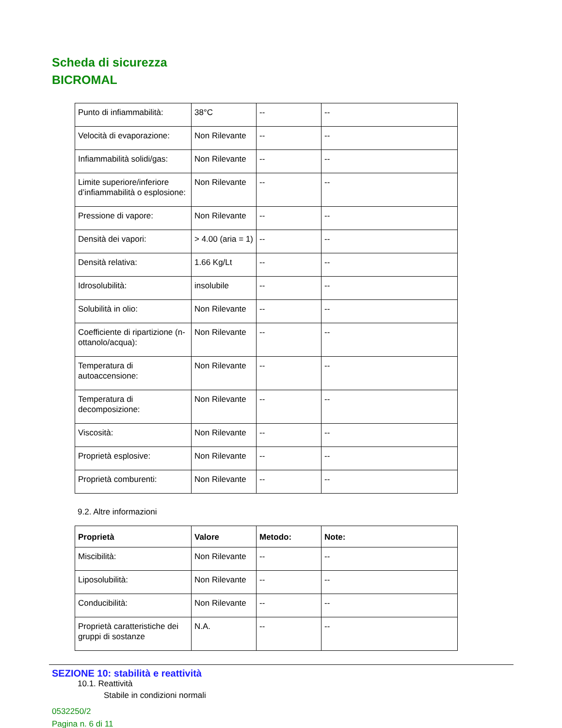Scheda di sicurezza
BICROMAL
| Punto di infiammabilità: | 38°C | -- | -- |
| Velocità di evaporazione: | Non Rilevante | -- | -- |
| Infiammabilità solidi/gas: | Non Rilevante | -- | -- |
| Limite superiore/inferiore d’infiammabilità o esplosione: | Non Rilevante | -- | -- |
| Pressione di vapore: | Non Rilevante | -- | -- |
| Densità dei vapori: | > 4.00 (aria = 1) | -- | -- |
| Densità relativa: | 1.66 Kg/Lt | -- | -- |
| Idrosolubilità: | insolubile | -- | -- |
| Solubilità in olio: | Non Rilevante | -- | -- |
| Coefficiente di ripartizione (n-ottanolo/acqua): | Non Rilevante | -- | -- |
| Temperatura di autoaccensione: | Non Rilevante | -- | -- |
| Temperatura di decomposizione: | Non Rilevante | -- | -- |
| Viscosità: | Non Rilevante | -- | -- |
| Proprietà esplosive: | Non Rilevante | -- | -- |
| Proprietà comburenti: | Non Rilevante | -- | -- |
9.2. Altre informazioni
| Proprietà | Valore | Metodo: | Note: |
| --- | --- | --- | --- |
| Miscibilità: | Non Rilevante | -- | -- |
| Liposolubilità: | Non Rilevante | -- | -- |
| Conducibilità: | Non Rilevante | -- | -- |
| Proprietà caratteristiche dei gruppi di sostanze | N.A. | -- | -- |
SEZIONE 10: stabilità e reattività
10.1. Reattività
Stabile in condizioni normali
0532250/2
Pagina n. 6 di 11